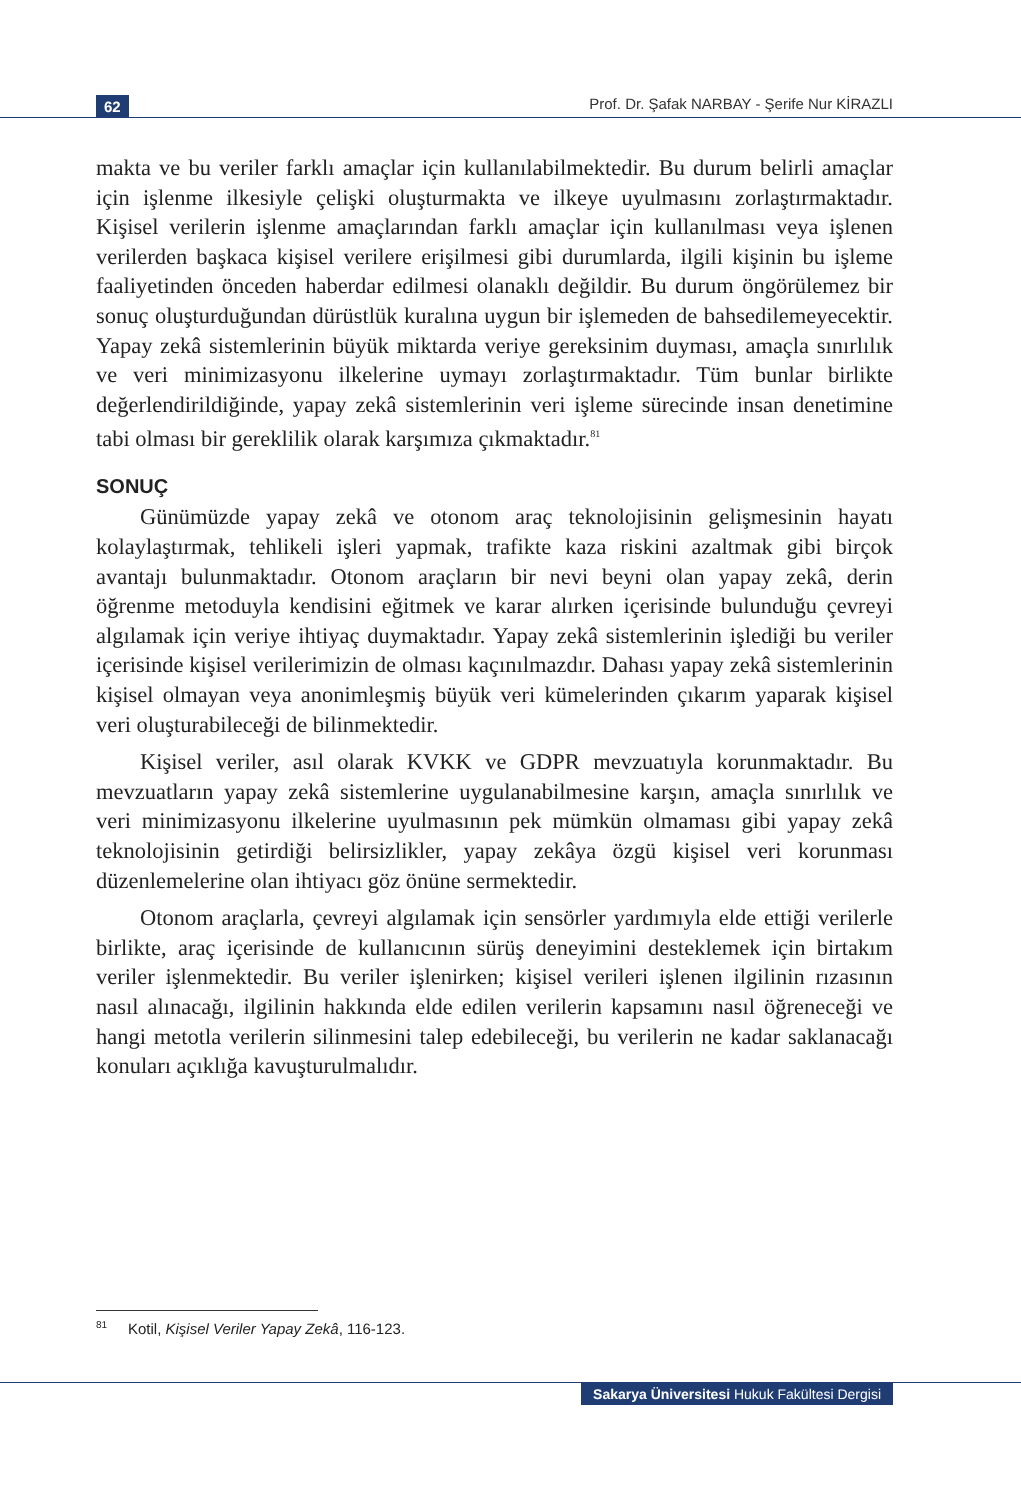62 Prof. Dr. Şafak NARBAY - Şerife Nur KİRAZLI
makta ve bu veriler farklı amaçlar için kullanılabilmektedir. Bu durum belirli amaçlar için işlenme ilkesiyle çelişki oluşturmakta ve ilkeye uyulmasını zorlaştırmaktadır. Kişisel verilerin işlenme amaçlarından farklı amaçlar için kullanılması veya işlenen verilerden başkaca kişisel verilere erişilmesi gibi durumlarda, ilgili kişinin bu işleme faaliyetinden önceden haberdar edilmesi olanaklı değildir. Bu durum öngörülemez bir sonuç oluşturduğundan dürüstlük kuralına uygun bir işlemeden de bahsedilemeyecektir. Yapay zekâ sistemlerinin büyük miktarda veriye gereksinim duyması, amaçla sınırlılık ve veri minimizasyonu ilkelerine uymayı zorlaştırmaktadır. Tüm bunlar birlikte değerlendirildiğinde, yapay zekâ sistemlerinin veri işleme sürecinde insan denetimine tabi olması bir gereklilik olarak karşımıza çıkmaktadır.<sup>81</sup>
SONUÇ
Günümüzde yapay zekâ ve otonom araç teknolojisinin gelişmesinin hayatı kolaylaştırmak, tehlikeli işleri yapmak, trafikte kaza riskini azaltmak gibi birçok avantajı bulunmaktadır. Otonom araçların bir nevi beyni olan yapay zekâ, derin öğrenme metoduyla kendisini eğitmek ve karar alırken içerisinde bulunduğu çevreyi algılamak için veriye ihtiyaç duymaktadır. Yapay zekâ sistemlerinin işlediği bu veriler içerisinde kişisel verilerimizin de olması kaçınılmazdır. Dahası yapay zekâ sistemlerinin kişisel olmayan veya anonimleşmiş büyük veri kümelerinden çıkarım yaparak kişisel veri oluşturabileceği de bilinmektedir.
Kişisel veriler, asıl olarak KVKK ve GDPR mevzuatıyla korunmaktadır. Bu mevzuatların yapay zekâ sistemlerine uygulanabilmesine karşın, amaçla sınırlılık ve veri minimizasyonu ilkelerine uyulmasının pek mümkün olmaması gibi yapay zekâ teknolojisinin getirdiği belirsizlikler, yapay zekâya özgü kişisel veri korunması düzenlemelerine olan ihtiyacı göz önüne sermektedir.
Otonom araçlarla, çevreyi algılamak için sensörler yardımıyla elde ettiği verilerle birlikte, araç içerisinde de kullanıcının sürüş deneyimini desteklemek için birtakım veriler işlenmektedir. Bu veriler işlenirken; kişisel verileri işlenen ilgilinin rızasının nasıl alınacağı, ilgilinin hakkında elde edilen verilerin kapsamını nasıl öğreneceği ve hangi metotla verilerin silinmesini talep edebileceği, bu verilerin ne kadar saklanacağı konuları açıklığa kavuşturulmalıdır.
<sup>81</sup> Kotil, Kişisel Veriler Yapay Zekâ, 116-123.
Sakarya Üniversitesi Hukuk Fakültesi Dergisi